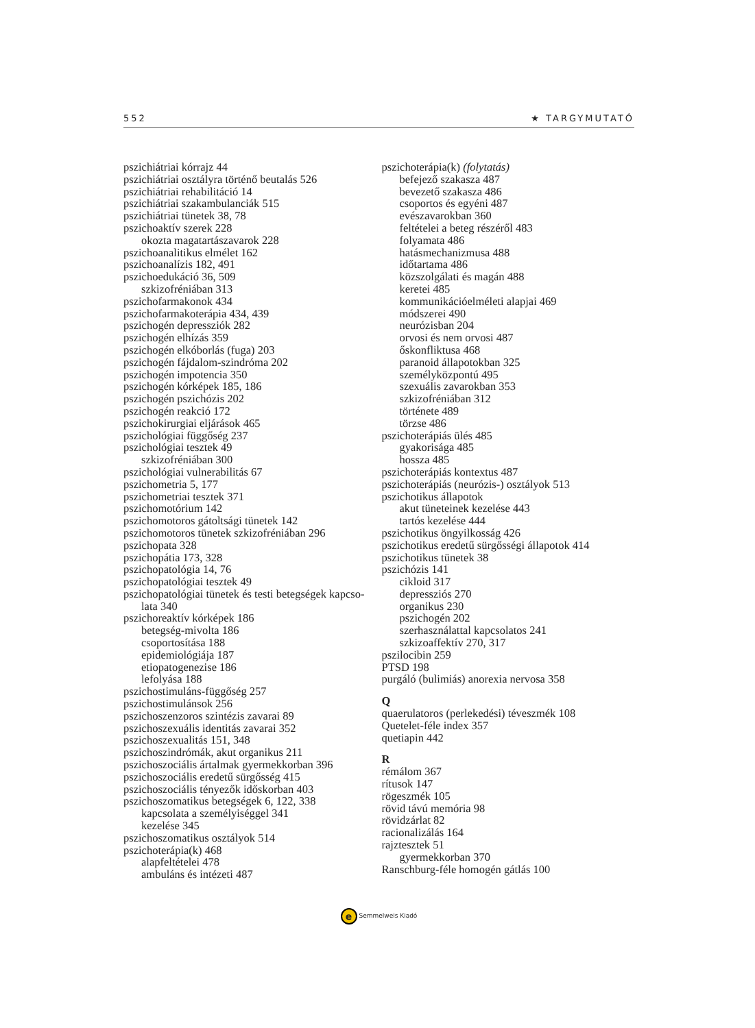552 ★ TARGYMUTATÓ
pszichiátriai kórrajz 44
pszichiátriai osztályra történő beutalás 526
pszichiátriai rehabilitáció 14
pszichiátriai szakambulanciák 515
pszichiátriai tünetek 38, 78
pszichoaktív szerek 228
okozta magatartászavarok 228
pszichoanalitikus elmélet 162
pszichoanalízis 182, 491
pszichoedukáció 36, 509
szkizofréniában 313
pszichofarmakonok 434
pszichofarmakoterápia 434, 439
pszichogén depressziók 282
pszichogén elhízás 359
pszichogén elkóborlás (fuga) 203
pszichogén fájdalom-szindróma 202
pszichogén impotencia 350
pszichogén kórképek 185, 186
pszichogén pszichózis 202
pszichogén reakció 172
pszichokirurgiai eljárások 465
pszichológiai függőség 237
pszichológiai tesztek 49
szkizofréniában 300
pszichológiai vulnerabilitás 67
pszichometria 5, 177
pszichometriai tesztek 371
pszichomotórium 142
pszichomotoros gátoltsági tünetek 142
pszichomotoros tünetek szkizofréniában 296
pszichopata 328
pszichopátia 173, 328
pszichopatológia 14, 76
pszichopatológiai tesztek 49
pszichopatológiai tünetek és testi betegségek kapcso-
lata 340
pszichoreaktív kórképek 186
betegség-mivolta 186
csoportosítása 188
epidemiológiája 187
etiopatogenezise 186
lefolyása 188
pszichostimuláns-függőség 257
pszichostimulánsok 256
pszichoszenzoros szintézis zavarai 89
pszichoszexuális identitás zavarai 352
pszichoszexualitás 151, 348
pszichoszindrómák, akut organikus 211
pszichoszociális ártalmak gyermekkorban 396
pszichoszociális eredetű sürgősség 415
pszichoszociális tényezők időskorban 403
pszichoszomatikus betegségek 6, 122, 338
kapcsolata a személyiséggel 341
kezelése 345
pszichoszomatikus osztályok 514
pszichoterápia(k) 468
alapfeltételei 478
ambuláns és intézeti 487
pszichoterápia(k) (folytatás)
befejező szakasza 487
bevezető szakasza 486
csoportos és egyéni 487
evészavarokban 360
feltételei a beteg részéről 483
folyamata 486
hatásmechanizmusa 488
időtartama 486
közszolgálati és magán 488
keretei 485
kommunikációelméleti alapjai 469
módszerei 490
neurózisban 204
orvosi és nem orvosi 487
őskonfliktusa 468
paranoid állapotokban 325
személyközpontú 495
szexuális zavarokban 353
szkizofréniában 312
története 489
törzse 486
pszichoterápiás ülés 485
gyakorisága 485
hossza 485
pszichoterápiás kontextus 487
pszichoterápiás (neurózis-) osztályok 513
pszichotikus állapotok
akut tüneteinek kezelése 443
tartós kezelése 444
pszichotikus öngyilkosság 426
pszichotikus eredetű sürgősségi állapotok 414
pszichotikus tünetek 38
pszichózis 141
cikloid 317
depressziós 270
organikus 230
pszichogén 202
szerhasználattal kapcsolatos 241
szkizoaffektív 270, 317
pszilocibin 259
PTSD 198
purgáló (bulimiás) anorexia nervosa 358
Q
quaerulatoros (perlekedési) téveszmék 108
Quetelet-féle index 357
quetiapin 442
R
rémálom 367
rítusok 147
rögeszmék 105
rövid távú memória 98
rövidzárlat 82
racionalizálás 164
rajztesztek 51
gyermekkorban 370
Ranschburg-féle homogén gátlás 100
e Semmelweis Kiadó